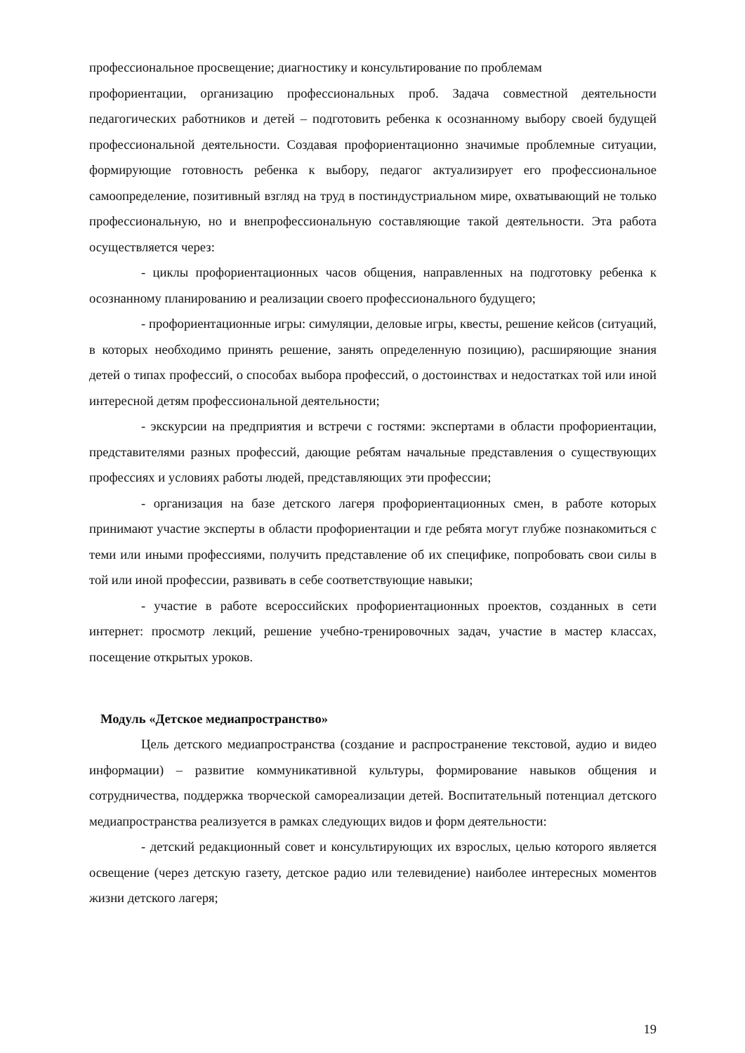профессиональное просвещение; диагностику и консультирование по проблемам
профориентации, организацию профессиональных проб. Задача совместной деятельности педагогических работников и детей – подготовить ребенка к осознанному выбору своей будущей профессиональной деятельности. Создавая профориентационно значимые проблемные ситуации, формирующие готовность ребенка к выбору, педагог актуализирует его профессиональное самоопределение, позитивный взгляд на труд в постиндустриальном мире, охватывающий не только профессиональную, но и внепрофессиональную составляющие такой деятельности. Эта работа осуществляется через:
- циклы профориентационных часов общения, направленных на подготовку ребенка к осознанному планированию и реализации своего профессионального будущего;
- профориентационные игры: симуляции, деловые игры, квесты, решение кейсов (ситуаций, в которых необходимо принять решение, занять определенную позицию), расширяющие знания детей о типах профессий, о способах выбора профессий, о достоинствах и недостатках той или иной интересной детям профессиональной деятельности;
- экскурсии на предприятия и встречи с гостями: экспертами в области профориентации, представителями разных профессий, дающие ребятам начальные представления о существующих профессиях и условиях работы людей, представляющих эти профессии;
- организация на базе детского лагеря профориентационных смен, в работе которых принимают участие эксперты в области профориентации и где ребята могут глубже познакомиться с теми или иными профессиями, получить представление об их специфике, попробовать свои силы в той или иной профессии, развивать в себе соответствующие навыки;
- участие в работе всероссийских профориентационных проектов, созданных в сети интернет: просмотр лекций, решение учебно-тренировочных задач, участие в мастер классах, посещение открытых уроков.
Модуль «Детское медиапространство»
Цель детского медиапространства (создание и распространение текстовой, аудио и видео информации) – развитие коммуникативной культуры, формирование навыков общения и сотрудничества, поддержка творческой самореализации детей. Воспитательный потенциал детского медиапространства реализуется в рамках следующих видов и форм деятельности:
- детский редакционный совет и консультирующих их взрослых, целью которого является освещение (через детскую газету, детское радио или телевидение) наиболее интересных моментов жизни детского лагеря;
19